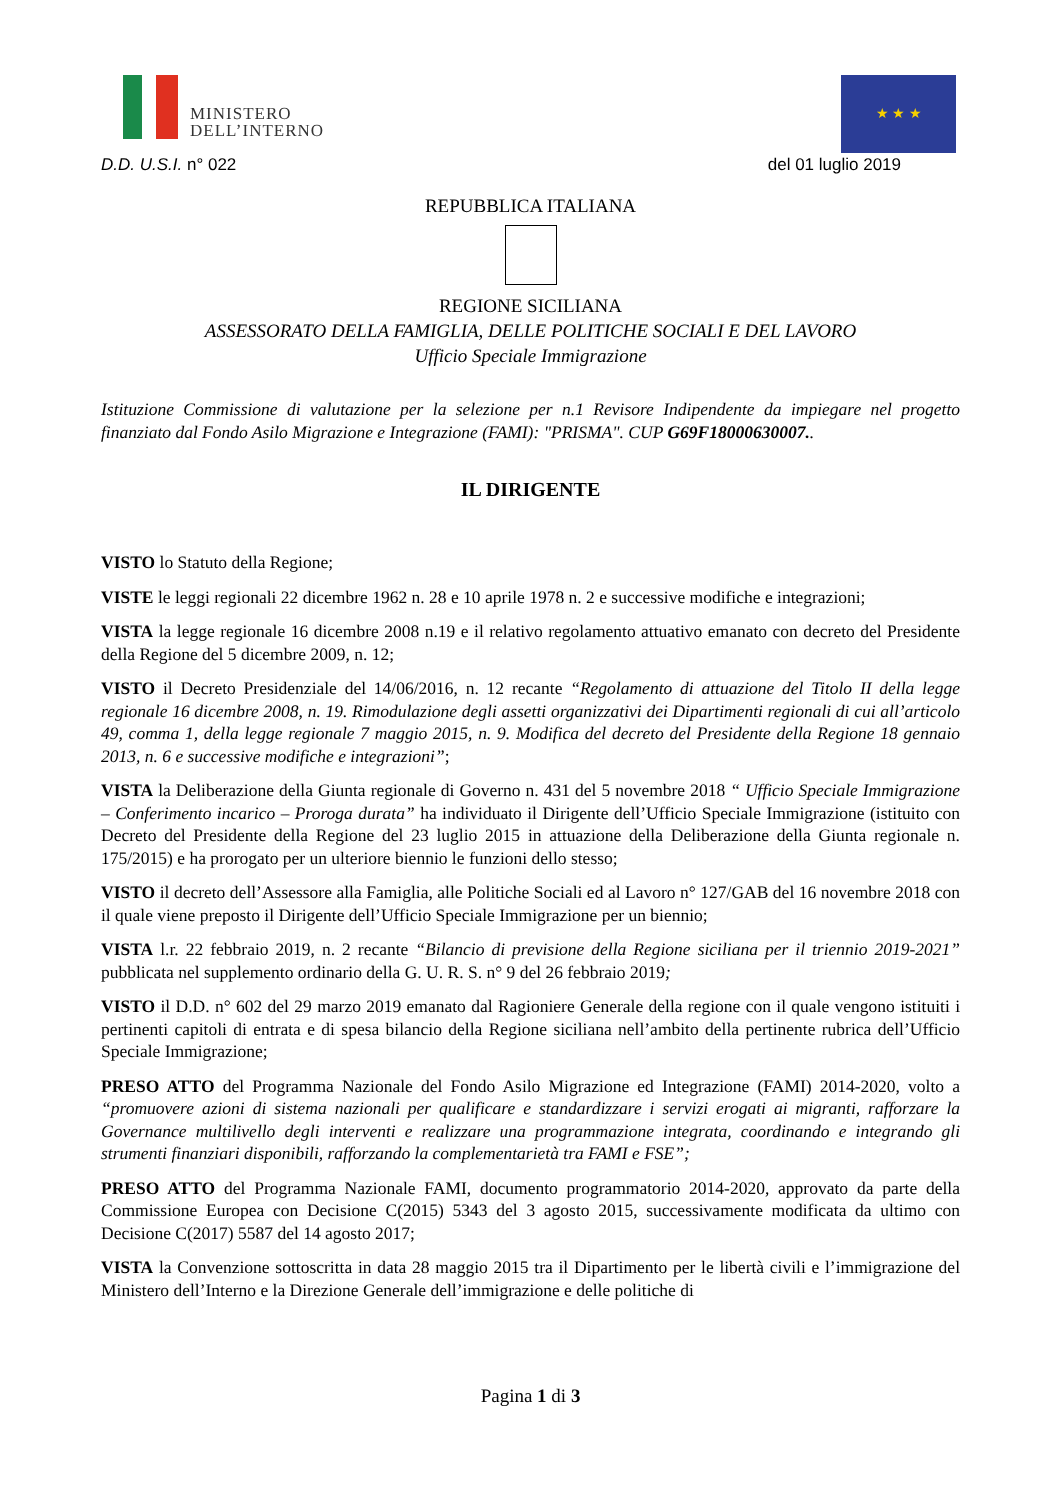MINISTERO
DELL’INTERNO
★ ★ ★
D.D. U.S.I. n° 022 del 01 luglio 2019
REPUBBLICA ITALIANA
REGIONE SICILIANA
ASSESSORATO DELLA FAMIGLIA, DELLE POLITICHE SOCIALI E DEL LAVORO
Ufficio Speciale Immigrazione
Istituzione Commissione di valutazione per la selezione per n.1 Revisore Indipendente da impiegare nel progetto finanziato dal Fondo Asilo Migrazione e Integrazione (FAMI): "PRISMA". CUP G69F18000630007..
IL DIRIGENTE
VISTO lo Statuto della Regione;
VISTE le leggi regionali 22 dicembre 1962 n. 28 e 10 aprile 1978 n. 2 e successive modifiche e integrazioni;
VISTA la legge regionale 16 dicembre 2008 n.19 e il relativo regolamento attuativo emanato con decreto del Presidente della Regione del 5 dicembre 2009, n. 12;
VISTO il Decreto Presidenziale del 14/06/2016, n. 12 recante “Regolamento di attuazione del Titolo II della legge regionale 16 dicembre 2008, n. 19. Rimodulazione degli assetti organizzativi dei Dipartimenti regionali di cui all’articolo 49, comma 1, della legge regionale 7 maggio 2015, n. 9. Modifica del decreto del Presidente della Regione 18 gennaio 2013, n. 6 e successive modifiche e integrazioni”;
VISTA la Deliberazione della Giunta regionale di Governo n. 431 del 5 novembre 2018 “ Ufficio Speciale Immigrazione – Conferimento incarico – Proroga durata” ha individuato il Dirigente dell’Ufficio Speciale Immigrazione (istituito con Decreto del Presidente della Regione del 23 luglio 2015 in attuazione della Deliberazione della Giunta regionale n. 175/2015) e ha prorogato per un ulteriore biennio le funzioni dello stesso;
VISTO il decreto dell’Assessore alla Famiglia, alle Politiche Sociali ed al Lavoro n° 127/GAB del 16 novembre 2018 con il quale viene preposto il Dirigente dell’Ufficio Speciale Immigrazione per un biennio;
VISTA l.r. 22 febbraio 2019, n. 2 recante “Bilancio di previsione della Regione siciliana per il triennio 2019-2021” pubblicata nel supplemento ordinario della G. U. R. S. n° 9 del 26 febbraio 2019;
VISTO il D.D. n° 602 del 29 marzo 2019 emanato dal Ragioniere Generale della regione con il quale vengono istituiti i pertinenti capitoli di entrata e di spesa bilancio della Regione siciliana nell’ambito della pertinente rubrica dell’Ufficio Speciale Immigrazione;
PRESO ATTO del Programma Nazionale del Fondo Asilo Migrazione ed Integrazione (FAMI) 2014-2020, volto a “promuovere azioni di sistema nazionali per qualificare e standardizzare i servizi erogati ai migranti, rafforzare la Governance multilivello degli interventi e realizzare una programmazione integrata, coordinando e integrando gli strumenti finanziari disponibili, rafforzando la complementarietà tra FAMI e FSE”;
PRESO ATTO del Programma Nazionale FAMI, documento programmatorio 2014-2020, approvato da parte della Commissione Europea con Decisione C(2015) 5343 del 3 agosto 2015, successivamente modificata da ultimo con Decisione C(2017) 5587 del 14 agosto 2017;
VISTA la Convenzione sottoscritta in data 28 maggio 2015 tra il Dipartimento per le libertà civili e l’immigrazione del Ministero dell’Interno e la Direzione Generale dell’immigrazione e delle politiche di
Pagina 1 di 3